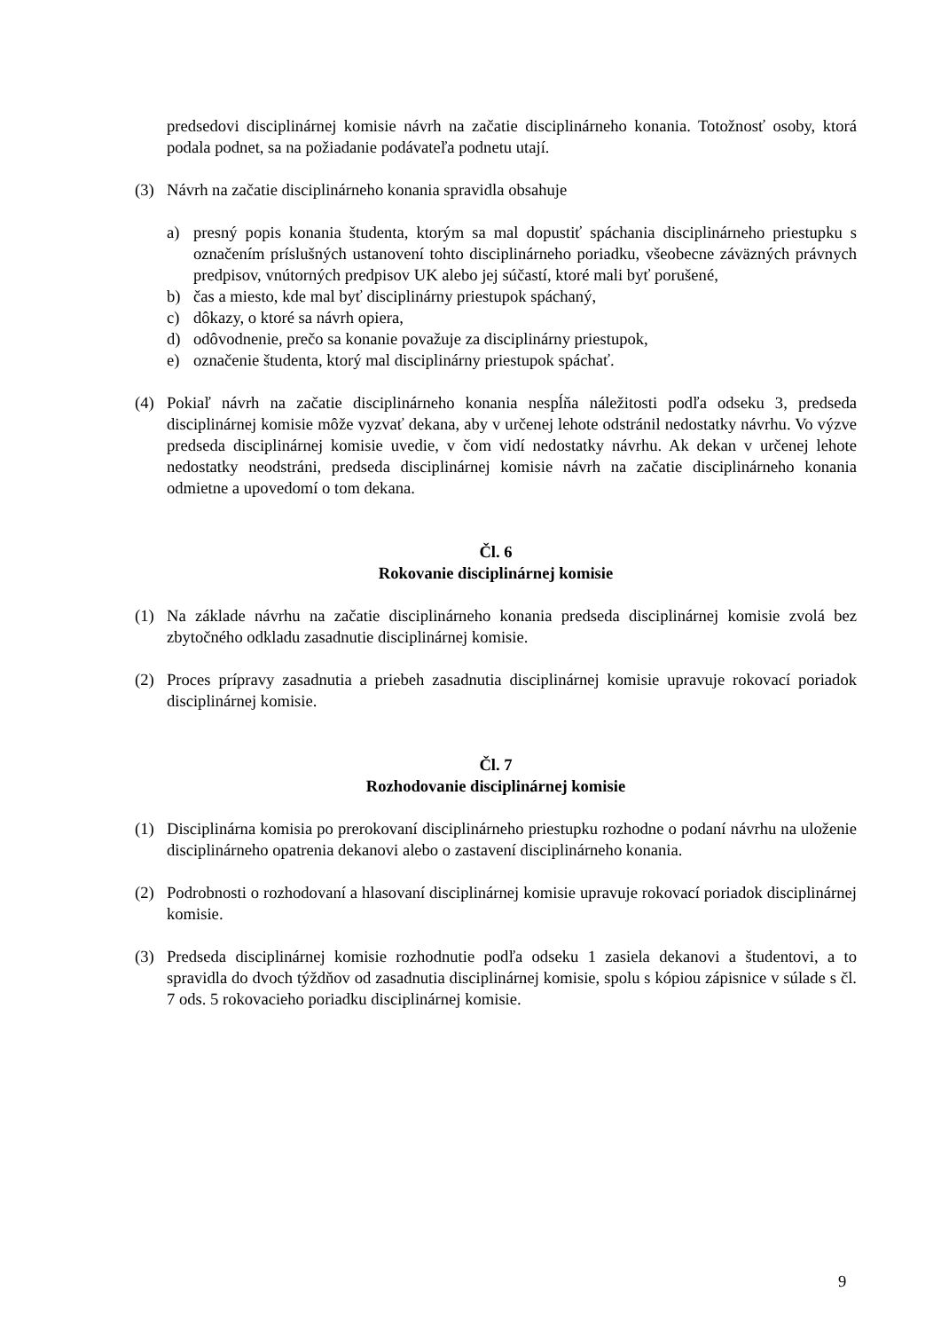predsedovi disciplinárnej komisie návrh na začatie disciplinárneho konania. Totožnosť osoby, ktorá podala podnet, sa na požiadanie podávateľa podnetu utají.
(3) Návrh na začatie disciplinárneho konania spravidla obsahuje
a) presný popis konania študenta, ktorým sa mal dopustiť spáchania disciplinárneho priestupku s označením príslušných ustanovení tohto disciplinárneho poriadku, všeobecne záväzných právnych predpisov, vnútorných predpisov UK alebo jej súčastí, ktoré mali byť porušené,
b) čas a miesto, kde mal byť disciplinárny priestupok spáchaný,
c) dôkazy, o ktoré sa návrh opiera,
d) odôvodnenie, prečo sa konanie považuje za disciplinárny priestupok,
e) označenie študenta, ktorý mal disciplinárny priestupok spáchať.
(4) Pokiaľ návrh na začatie disciplinárneho konania nespĺňa náležitosti podľa odseku 3, predseda disciplinárnej komisie môže vyzvať dekana, aby v určenej lehote odstránil nedostatky návrhu. Vo výzve predseda disciplinárnej komisie uvedie, v čom vidí nedostatky návrhu. Ak dekan v určenej lehote nedostatky neodstráni, predseda disciplinárnej komisie návrh na začatie disciplinárneho konania odmietne a upovedomí o tom dekana.
Čl. 6
Rokovanie disciplinárnej komisie
(1) Na základe návrhu na začatie disciplinárneho konania predseda disciplinárnej komisie zvolá bez zbytočného odkladu zasadnutie disciplinárnej komisie.
(2) Proces prípravy zasadnutia a priebeh zasadnutia disciplinárnej komisie upravuje rokovací poriadok disciplinárnej komisie.
Čl. 7
Rozhodovanie disciplinárnej komisie
(1) Disciplinárna komisia po prerokovaní disciplinárneho priestupku rozhodne o podaní návrhu na uloženie disciplinárneho opatrenia dekanovi alebo o zastavení disciplinárneho konania.
(2) Podrobnosti o rozhodovaní a hlasovaní disciplinárnej komisie upravuje rokovací poriadok disciplinárnej komisie.
(3) Predseda disciplinárnej komisie rozhodnutie podľa odseku 1 zasiela dekanovi a študentovi, a to spravidla do dvoch týždňov od zasadnutia disciplinárnej komisie, spolu s kópiou zápisnice v súlade s čl. 7 ods. 5 rokovacieho poriadku disciplinárnej komisie.
9